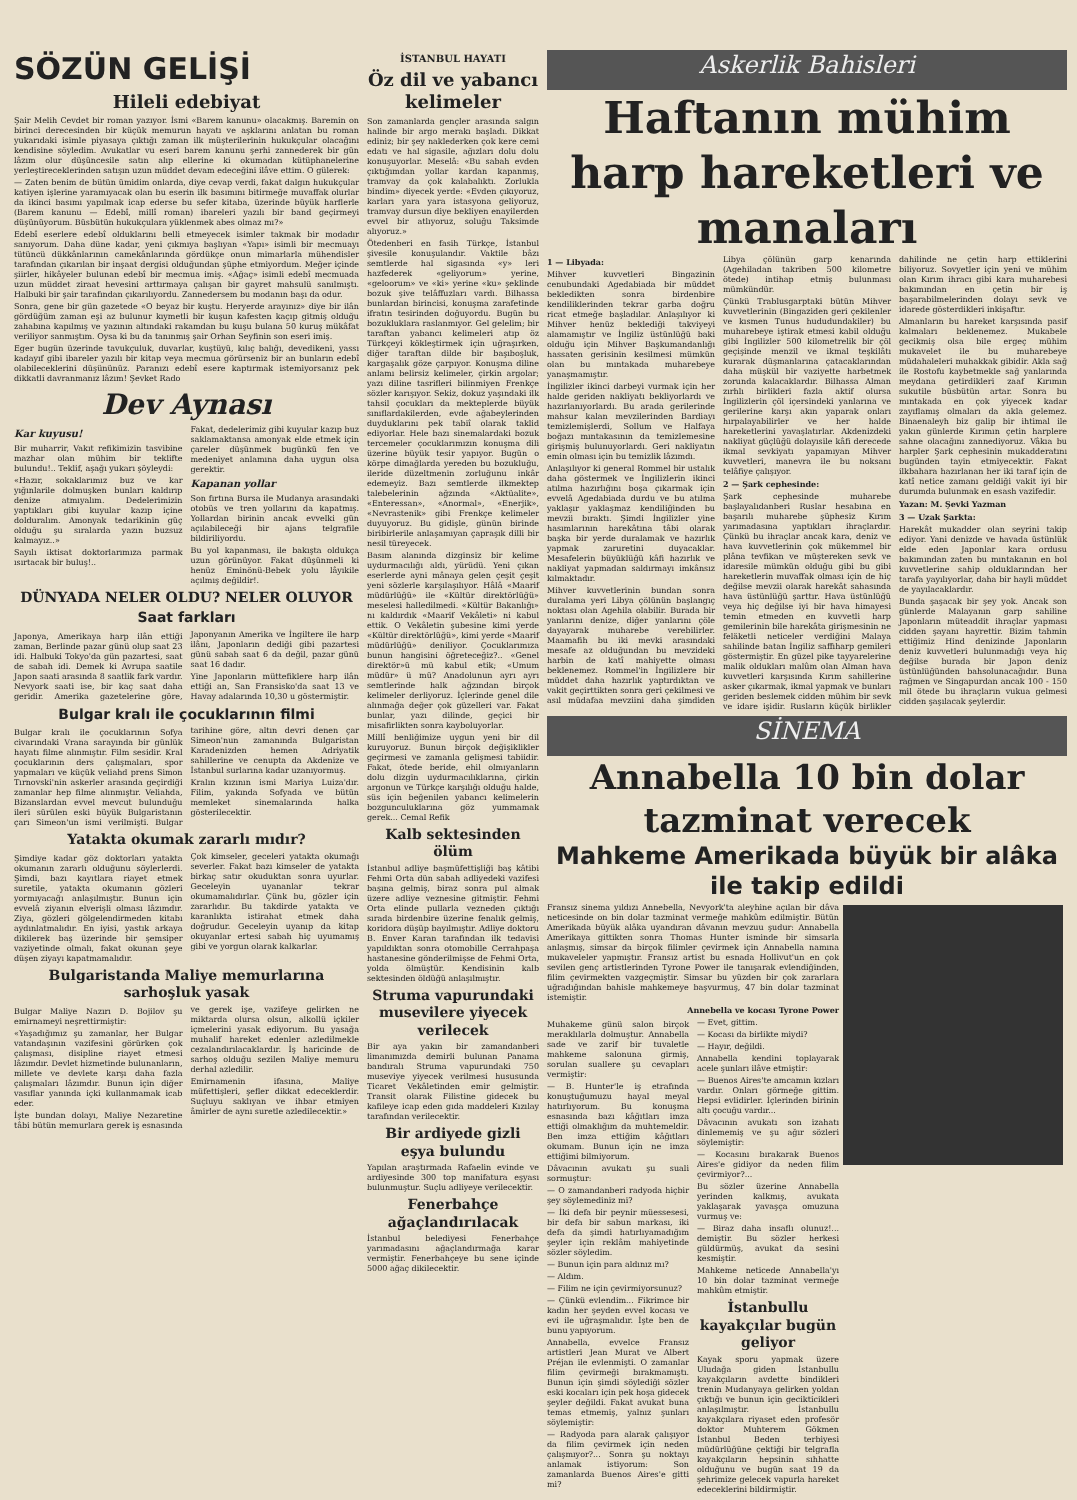SÖZÜN GELİŞİ
Hileli edebiyat
Şair Melih Cevdet bir roman yazıyor. İsmi «Barem kanunu» olacakmış. Baremin on birinci derecesinden bir küçük memurun hayatı ve aşklarını anlatan bu roman yukarıdaki isimle piyasaya çıktığı zaman ilk müşterilerinin hukukçular olacağını kendisine söyledim. Avukatlar vu eseri barem kanunu şerhi zannederek bir gün lâzım olur düşüncesile satın alıp ellerine ki okumadan kütüphanelerine yerleştireceklerinden satışın uzun müddet devam edeceğini ilâve ettim. O gülerek:
— Zaten benim de bütün ümidim onlarda, diye cevap verdi, fakat dalgın hukukçular katiyen işlerine yaramıyacak olan bu eserin ilk basımını bitirmeğe muvaffak olurlar da ikinci basımı yapılmak icap ederse bu sefer kitaba, üzerinde büyük harflerle (Barem kanunu — Edebî, millî roman) ibareleri yazılı bir band geçirmeyi düşünüyorum. Büsbütün hukukçulara yüklenmek abes olmaz mı?»
Edebî eserlere edebî olduklarını belli etmeyecek isimler takmak bir modadır sanıyorum. Daha düne kadar, yeni çıkmıya başlıyan «Yapı» isimli bir mecmuayı tütüncü dükkânlarının camekânlarında gördükçe onun mimarlarla mühendisler tarafından çıkarılan bir inşaat dergisi olduğundan şüphe etmiyordum. Meğer içinde şiirler, hikâyeler bulunan edebî bir mecmua imiş. «Ağaç» isimli edebî mecmuada uzun müddet ziraat hevesini arttırmaya çalışan bir gayret mahsulü sanılmıştı. Halbuki bir şair tarafından çıkarılıyordu. Zannedersem bu modanın başı da odur.
Sonra, gene bir gün gazetede «O beyaz bir kuştu. Heryerde arayınız» diye bir ilân gördüğüm zaman eşi az bulunur kıymetli bir kuşun kafesten kaçıp gitmiş olduğu zahabına kapılmış ve yazının altındaki rakamdan bu kuşu bulana 50 kuruş mükâfat veriliyor sanmıştım. Oysa ki bu da tanınmış şair Orhan Seyfinin son eseri imiş.
Eger bugün üzerinde tavukçuluk, duvarlar, kuştüyü, kılıç balığı, devedikeni, yassı kadayıf gibi ibareler yazılı bir kitap veya mecmua görürseniz bir an bunların edebî olabileceklerini düşününüz. Paranızı edebî esere kaptırmak istemiyorsanız pek dikkatli davranmanız lâzım! Şevket Rado
Dev Aynası
Kar kuyusu!
Bir muharrir, Vakıt refikimizin tasvibine mazhar olan mühim bir teklifte bulundu!.. Teklif, aşağı yukarı şöyleydi:
«Hazır, sokaklarımız buz ve kar yığınlarile dolmuşken bunları kaldırıp denize atmıyalım. Dedelerimizin yaptıkları gibi kuyular kazıp içine dolduralım. Amonyak tedarikinin güç olduğu şu sıralarda yazın buzsuz kalmayız..»
Sayılı iktisat doktorlarımıza parmak ısırtacak bir buluş!..
Fakat, dedelerimiz gibi kuyular kazıp buz saklamaktansa amonyak elde etmek için çareler düşünmek bugünkü fen ve medeniyet anlamına daha uygun olsa gerektir.
Kapanan yollar
Son fırtına Bursa ile Mudanya arasındaki otobüs ve tren yollarını da kapatmış. Yollardan birinin ancak evvelki gün açılabileceği bir ajans telgrafile bildiriliyordu.
Bu yol kapanması, ile bakışta oldukça uzun görünüyor. Fakat düşünmeli ki henüz Eminönü-Bebek yolu lâyıkile açılmış değildir!.
DÜNYADA NELER OLDU? NELER OLUYOR
Saat farkları
Japonya, Amerikaya harp ilân ettiği zaman, Berlinde pazar günü olup saat 23 idi. Halbuki Tokyo'da gün pazartesi, saat de sabah idi. Demek ki Avrupa saatile Japon saati arasında 8 saatlik fark vardır. Nevyork saati ise, bir kaç saat daha geridir. Amerika gazetelerine göre, Japonyanın Amerika ve İngiltere ile harp ilânı, Japonların dediği gibi pazartesi günü sabah saat 6 da değil, pazar günü saat 16 dadır.
Yine Japonların müttefiklere harp ilân ettiği an, San Fransisko'da saat 13 ve Havay adalarında 10,30 u göstermiştir.
Bulgar kralı ile çocuklarının filmi
Bulgar kralı ile çocuklarının Sofya civarındaki Vrana sarayında bir günlük hayatı filme alınmıştır. Film sesidir. Kral çocuklarının ders çalışmaları, spor yapmaları ve küçük veliahd prens Simon Tırnovski'nin askerler arasında geçirdiği zamanlar hep filme alınmıştır. Veliahda, Bizanslardan evvel mevcut bulunduğu ileri sürülen eski büyük Bulgaristanın çarı Simeon'un ismi verilmişti. Bulgar tarihine göre, altın devri denen çar Simeon'nun zamanında Bulgaristan Karadenizden hemen Adriyatik sahillerine ve cenupta da Akdenize ve İstanbul surlarına kadar uzanıyormuş.
Kralın kızının ismi Mariya Luiza'dır. Filim, yakında Sofyada ve bütün memleket sinemalarında halka gösterilecektir.
Yatakta okumak zararlı mıdır?
Şimdiye kadar göz doktorları yatakta okumanın zararlı olduğunu söylerlerdi. Şimdi, bazı kayıtlara riayet etmek suretile, yatakta okumanın gözleri yormıyacağı anlaşılmıştır. Bunun için evvelâ ziyanın elverişli olması lâzımdır. Ziya, gözleri gölgelendirmeden kitabı aydınlatmalıdır. En iyisi, yastık arkaya dikilerek baş üzerinde bir şemsiper vaziyetinde olmalı, fakat okunan şeye düşen ziyayı kapatmamalıdır.
Çok kimseler, geceleri yatakta okumağı severler. Fakat bazı kimseler de yatakta birkaç satır okuduktan sonra uyurlar. Geceleyin uyananlar tekrar okumamalıdırlar. Çünk bu, gözler için zararlıdır. Bu takdirde yatakta ve karanlıkta istirahat etmek daha doğrudur. Geceleyin uyanıp da kitap okuyanlar ertesi sabah hiç uyumamış gibi ve yorgun olarak kalkarlar.
Bulgaristanda Maliye memurlarına sarhoşluk yasak
Bulgar Maliye Nazırı D. Bojilov şu emirnameyi neşrettirmiştir:
«Yaşadığımız şu zamanlar, her Bulgar vatandaşının vazifesini görürken çok çalışması, disipline riayet etmesi lâzımdır. Devlet hizmetinde bulunanların, millete ve devlete karşı daha fazla çalışmaları lâzımdır. Bunun için diğer vasıflar yanında içki kullanmamak icab eder.
İşte bundan dolayı, Maliye Nezaretine tâbi bütün memurlara gerek iş esnasında ve gerek işe, vazifeye gelirken ne miktarda olursa olsun, alkollü içkiler içmelerini yasak ediyorum. Bu yasağa muhalif hareket edenler azledilmekle cezalandırılacaklardır. İş haricinde de sarhoş olduğu sezilen Maliye memuru derhal azledilir.
Emirnamenin ifasına, Maliye müfettişleri, şefler dikkat edeceklerdir. Suçluyu saklıyan ve ihbar etmiyen âmirler de aynı suretle azledilecektir.»
İSTANBUL HAYATI
Öz dil ve yabancı kelimeler
Son zamanlarda gençler arasında salgın halinde bir argo merakı başladı. Dikkat ediniz; bir şey naklederken çok kere cemi edatı ve hal sigasile, ağızları dolu dolu konuşuyorlar. Meselâ: «Bu sabah evden çıktığımdan yollar kardan kapanmış, tramvay da çok kalabalıktı. Zorlukla bindim» diyecek yerde: «Evden çıkıyoruz, karları yara yara istasyona geliyoruz, tramvay dursun diye bekliyen enayilerden evvel bir atlıyoruz, soluğu Taksimde alıyoruz.»
Ötedenberi en fasih Türkçe, İstanbul şivesile konuşulandır. Vaktile bâzı semtlerde hal sigasında «y» leri hazfederek «geliyorum» yerine, «geloorum» ve «ki» yerine «ku» şeklinde bozuk şive telâffuzları vardı. Bilhassa bunlardan birincisi, konuşma zarafetinde ifratın tesirinden doğuyordu. Bugün bu bozukluklara raslanmıyor. Gel gelelim; bir taraftan yabancı kelimeleri atıp öz Türkçeyi kökleştirmek için uğraşırken, diğer taraftan dilde bir başıboşluk, kargaşalık göze çarpıyor. Konuşma diline anlamı belirsiz kelimeler, çirkin argolar; yazı diline tasrifleri bilinmiyen Frenkçe sözler karışıyor. Sekiz, dokuz yaşındaki ilk tahsil çocukları da mekteplerde büyük sınıflardakilerden, evde ağabeylerinden duyduklarını pek tabiî olarak taklid ediyorlar. Hele bazı sinemalardaki bozuk tercemeler çocuklarımızın konuşma dili üzerine büyük tesir yapıyor. Bugün o körpe dimağlarda yereden bu bozukluğu, ileride düzeltmenin zorluğunu inkâr edemeyiz. Bazı semtlerde ilkmektep talebelerinin ağzında «Aktüalite», «Enteressan», «Anormal», «Enerjik», «Nevrastenik» gibi Frenkçe kelimeler duyuyoruz. Bu gidişle, günün birinde biribirlerile anlaşamıyan çapraşık dilli bir nesil türeyecek.
Basım alanında dizginsiz bir kelime uydurmacılığı aldı, yürüdü. Yeni çıkan eserlerde ayni mânaya gelen çeşit çeşit yeni sözlerle karşılaşılıyor. Hâlâ «Maarif müdürlüğü» ile «Kültür direktörlüğü» meselesi halledilmedi. «Kültür Bakanlığı» nı kaldırdık «Maarif Vekâleti» ni kabul ettik. O Vekâletin şubesine kimi yerde «Kültür direktörlüğü», kimi yerde «Maarif müdürlüğü» deniliyor. Çocuklarımıza bunun hangisini öğreteceğiz?.. «Genel direktör»ü mü kabul etik; «Umum müdür» ü mü? Anadolunun ayrı ayrı semtlerinde halk ağzından birçok kelimeler derliyoruz. İçlerinde genel dile alınmağa değer çok güzelleri var. Fakat bunlar, yazı dilinde, geçici bir misafirlikten sonra kayboluyorlar.
Millî benliğimize uygun yeni bir dil kuruyoruz. Bunun birçok değişiklikler geçirmesi ve zamanla gelişmesi tabiidir. Fakat, ötede beride, ehil olmıyanların dolu dizgin uydurmacılıklarına, çirkin argonun ve Türkçe karşılığı olduğu halde, süs için beğenilen yabancı kelimelerin bozgunculuklarına göz yummamak gerek... Cemal Refik
Kalb sektesinden ölüm
İstanbul adliye başmüfettişliği baş kâtibi Fehmi Orta dün sabah adliyedeki vazifesi başına gelmiş, biraz sonra pul almak üzere adliye veznesine gitmiştir. Fehmi Orta elinde pullarla vezneden çıktığı sırada birdenbire üzerine fenalık gelmiş, koridora düşüp bayılmıştır. Adliye doktoru B. Enver Karan tarafından ilk tedavisi yapıldıktan sonra otomobille Cerrahpaşa hastanesine gönderilmişse de Fehmi Orta, yolda ölmüştür. Kendisinin kalb sektesinden öldüğü anlaşılmıştır.
Struma vapurundaki musevilere yiyecek verilecek
Bir aya yakın bir zamandanberi limanımızda demirli bulunan Panama bandıralı Struma vapurundaki 750 museviye yiyecek verilmesi hususunda Ticaret Vekâletinden emir gelmiştir. Transit olarak Filistine gidecek bu kafileye icap eden gıda maddeleri Kızılay tarafından verilecektir.
Bir ardiyede gizli eşya bulundu
Yapılan araştırmada Rafaelin evinde ve ardiyesinde 300 top manifatura eşyası bulunmuştur. Suçlu adliyeye verilecektir.
Fenerbahçe ağaçlandırılacak
İstanbul belediyesi Fenerbahçe yarımadasını ağaçlandırmağa karar vermiştir. Fenerbahçeye bu sene içinde 5000 ağaç dikilecektir.
Askerlik Bahisleri
Haftanın mühim harp hareketleri ve manaları
1 — Libyada:
Mihver kuvvetleri Bingazinin cenubundaki Agedabiada bir müddet bekledikten sonra birdenbire kendiliklerinden tekrar garba doğru ricat etmeğe başladılar. Anlaşılıyor ki Mihver henüz beklediği takviyeyi alamamıştır ve İngiliz üstünlüğü baki olduğu için Mihver Başkumandanlığı hassaten gerisinin kesilmesi mümkün olan bu mıntakada muharebeye yanaşmamıştır.
İngilizler ikinci darbeyi vurmak için her halde geriden nakliyatı bekliyorlardı ve hazırlanıyorlardı. Bu arada gerilerinde mahsur kalan mevzilerinden Bardiayı temizlemişlerdi, Sollum ve Halfaya boğazı mıntakasının da temizlemesine girişmiş bulunuyorlardı. Geri nakliyatın emin olması için bu temizlik lâzımdı.
Anlaşılıyor ki general Rommel bir ustalık daha göstermek ve İngilizlerin ikinci atılma hazırlığını boşa çıkarmak için evvelâ Agedabiada durdu ve bu atılma yaklaşır yaklaşmaz kendiliğinden bu mevzii bıraktı. Şimdi İngilizler yine hasımlarının harekâtına tâbi olarak başka bir yerde duralamak ve hazırlık yapmak zaruretini duyacaklar. Mesafelerin büyüklüğü kâfi hazırlık ve nakliyat yapmadan saldırmayı imkânsız kılmaktadır.
Mihver kuvvetlerinin bundan sonra duralama yeri Libya çölünün başlangıç noktası olan Agehila olabilir. Burada bir yanlarını denize, diğer yanlarını çöle dayayarak muharebe verebilirler. Maamafih bu iki mevki arasındaki mesafe az olduğundan bu mevzideki harbin de katî mahiyette olması beklenemez. Rommel'in İngilizlere bir müddet daha hazırlık yaptırdıktan ve vakit geçirttikten sonra geri çekilmesi ve asıl müdafaa mevziini daha şimdiden Libya çölünün garp kenarında (Agehiladan takriben 500 kilometre ötede) intihap etmiş bulunması mümkündür.
Çünkü Trablusgarptaki bütün Mihver kuvvetlerinin (Bingaziden geri çekilenler ve kısmen Tunus hududundakiler) bu muharebeye iştirak etmesi kabil olduğu gibi İngilizler 500 kilometrelik bir çöl geçişinde menzil ve ikmal teşkilâtı kurarak düşmanlarına çatacaklarından daha müşkül bir vaziyette harbetmek zorunda kalacaklardır. Bilhassa Alman zırhlı birlikleri fazla aktif olursa İngilizlerin çöl içersindeki yanlarına ve gerilerine karşı akın yaparak onları hırpalayabilirler ve her halde hareketlerini yavaşlatırlar. Akdenizdeki nakliyat güçlüğü dolayısile kâfi derecede ikmal sevkiyatı yapamıyan Mihver kuvvetleri, manevra ile bu noksanı telâfiye çalışıyor.
2 — Şark cephesinde:
Şark cephesinde muharebe başlayalıdanberi Ruslar hesabına en başarılı muharebe şüphesiz Kırım yarımadasına yaptıkları ihraçlardır. Çünkü bu ihraçlar ancak kara, deniz ve hava kuvvetlerinin çok mükemmel bir plâna tevfikan ve müştereken sevk ve idaresile mümkün olduğu gibi bu gibi hareketlerin muvaffak olması için de hiç değilse mevzii olarak harekât sahasında hava üstünlüğü şarttır. Hava üstünlüğü veya hiç değilse iyi bir hava himayesi temin etmeden en kuvvetli harp gemilerinin bile harekâta girişmesinin ne feläketli neticeler verdiğini Malaya sahilinde batan İngiliz saffıharp gemileri göstermiştir. En güzel pike tayyarelerine malik oldukları malûm olan Alman hava kuvvetleri karşısında Kırım sahillerine asker çıkarmak, ikmal yapmak ve bunları geriden beslemek cidden mühim bir sevk ve idare işidir. Rusların küçük birlikler dahilinde ne çetin harp ettiklerini biliyoruz. Sovyetler için yeni ve mühim olan Kırım ihracı gibi kara muharebesi bakımından en çetin bir iş başarabilmelerinden dolayı sevk ve idarede gösterdikleri inkişaftır.
Almanların bu hareket karşısında pasif kalmaları beklenemez. Mukabele gecikmiş olsa bile ergeç mühim mukavelet ile bu muharebeye müdahaleleri muhakkak gibidir. Akla sağ ile Rostofu kaybetmekle sağ yanlarında meydana getirdikleri zaaf Kırımın sukutile büsbütün artar. Sonra bu mıntakada en çok yiyecek kadar zayıflamış olmaları da akla gelemez. Binaenaleyh biz galip bir ihtimal ile yakın günlerde Kırımın çetin harplere sahne olacağını zannediyoruz. Vâkıa bu harpler Şark cephesinin mukadderatını bugünden tayin etmiyecektir. Fakat ilkbahara hazırlanan her iki taraf için de katî netice zamanı geldiği vakit iyi bir durumda bulunmak en esash vazifedir.
Yazan: M. Şevki Yazman
3 — Uzak Şarkta:
Harekât mukadder olan seyrini takip ediyor. Yani denizde ve havada üstünlük elde eden Japonlar kara ordusu bakımından zaten bu mıntakanın en bol kuvvetlerine sahip olduklarından her tarafa yayılıyorlar, daha bir hayli müddet de yayılacaklardır.
Bunda şaşacak bir şey yok. Ancak son günlerde Malayanın garp sahiline Japonların müteaddit ihraçlar yapması cidden şayanı hayrettir. Bizim tahmin ettiğimiz Hind denizinde Japonların deniz kuvvetleri bulunmadığı veya hiç değilse burada bir Japon deniz üstünlüğünden bahsolunacağıdır. Buna rağmen ve Singapurdan ancak 100 - 150 mil ötede bu ihraçların vukua gelmesi cidden şaşılacak şeylerdir.
SİNEMA
Annabella 10 bin dolar tazminat verecek
Mahkeme Amerikada büyük bir alâka ile takip edildi
Fransız sinema yıldızı Annebella, Nevyork'ta aleyhine açılan bir dâva neticesinde on bin dolar tazminat vermeğe mahkûm edilmiştir. Bütün Amerikada büyük alâka uyandıran dâvanın mevzuu şudur: Annabella Amerikaya gittikten sonra Thomas Hunter isminde bir simsarla anlaşmış, simsar da birçok filimler çevirmek için Annabella namına mukaveleler yapmıştır. Fransız artist bu esnada Hollivut'un en çok sevilen genç artistlerinden Tyrone Power ile tanışarak evlendiğinden, filim çevirmekten vazgeçmiştir. Simsar bu yüzden bir çok zararlara uğradığından bahisle mahkemeye başvurmuş, 47 bin dolar tazminat istemiştir.
Annebella ve kocası Tyrone Power
Muhakeme günü salon birçok meraklılarla dolmuştur. Annabella sade ve zarif bir tuvaletle mahkeme salonuna girmiş, sorulan suallere şu cevapları vermiştir:
— B. Hunter'le iş etrafında konuştuğumuzu hayal meyal hatırlıyorum. Bu konuşma esnasında bazı kâğıtları imza ettiği olmaklığım da muhtemeldir. Ben imza ettiğim kâğıtları okumam. Bunun için ne imza ettiğimi bilmiyorum.
Dâvacının avukatı şu suali sormuştur:
— O zamandanberi radyoda hiçbir şey söylemediniz mi?
— İki defa bir peynir müessesesi, bir defa bir sabun markası, iki defa da şimdi hatırlıyamadığım şeyler için reklâm mahiyetinde sözler söyledim.
— Bunun için para aldınız mı?
— Aldım.
— Filim ne için çevirmiyorsunuz?
— Çünkü evlendim... Fikrimce bir kadın her şeyden evvel kocası ve evi ile uğraşmalıdır. İşte ben de bunu yapıyorum.
Annabella, evvelce Fransız artistleri Jean Murat ve Albert Préjan ile evlenmişti. O zamanlar filim çevirmeği bırakmamıştı. Bunun için şimdi söylediği sözler eski kocaları için pek hoşa gidecek şeyler değildi. Fakat avukat buna temas etmemiş, yalnız şunları söylemiştir:
— Radyoda para alarak çalışıyor da filim çevirmek için neden çalışmıyor?... Sonra şu noktayı anlamak istiyorum: Son zamanlarda Buenos Aires'e gitti mi?
— Evet, gittim.
— Kocası da birlikte miydi?
— Hayır, değildi.
Annabella kendini toplayarak acele şunları ilâve etmiştir:
— Buenos Aires'te amcamın kızları vardır. Onları görmeğe gittim. Hepsi evlidirler. İçlerinden birinin altı çocuğu vardır...
Dâvacının avukatı son izahatı dinlememiş ve şu ağır sözleri söylemiştir:
— Kocasını bırakarak Buenos Aires'e gidiyor da neden filim çevirmiyor?...
Bu sözler üzerine Annabella yerinden kalkmış, avukata yaklaşarak yavaşça omuzuna vurmuş ve:
— Biraz daha insaflı olunuz!... demiştir. Bu sözler herkesi güldürmüş, avukat da sesini kesmiştir.
Mahkeme neticede Annabella'yı 10 bin dolar tazminat vermeğe mahkûm etmiştir.
İstanbullu kayakçılar bugün geliyor
Kayak sporu yapmak üzere Uludağa giden İstanbullu kayakçıların avdette bindikleri trenin Mudanyaya gelirken yoldan çıktığı ve bunun için gecikticikleri anlaşılmıştır. İstanbullu kayakçılara riyaset eden profesör doktor Muhterem Gökmen İstanbul Beden terbiyesi müdürlüğüne çektiği bir telgrafla kayakçıların hepsinin sıhhatte olduğunu ve bugün saat 19 da şehrimize gelecek vapurla hareket edeceklerini bildirmiştir.